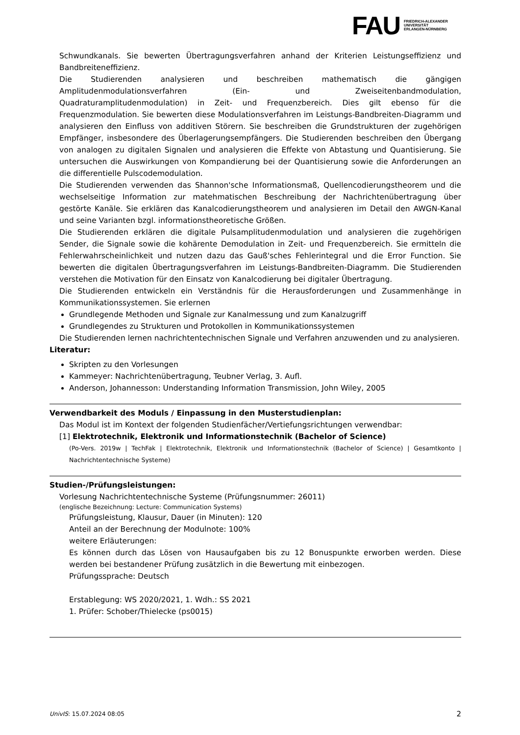FAU
FRIEDRICH-ALEXANDER
UNIVERSITÄT
ERLANGEN-NÜRNBERG
Schwundkanals. Sie bewerten Übertragungsverfahren anhand der Kriterien Leistungseffizienz und Bandbreiteneffizienz.
Die Studierenden analysieren und beschreiben mathematisch die gängigen Amplitudenmodulationsverfahren (Ein- und Zweiseitenbandmodulation, Quadraturamplitudenmodulation) in Zeit- und Frequenzbereich. Dies gilt ebenso für die Frequenzmodulation. Sie bewerten diese Modulationsverfahren im Leistungs-Bandbreiten-Diagramm und analysieren den Einfluss von additiven Störern. Sie beschreiben die Grundstrukturen der zugehörigen Empfänger, insbesondere des Überlagerungsempfängers. Die Studierenden beschreiben den Übergang von analogen zu digitalen Signalen und analysieren die Effekte von Abtastung und Quantisierung. Sie untersuchen die Auswirkungen von Kompandierung bei der Quantisierung sowie die Anforderungen an die differentielle Pulscodemodulation.
Die Studierenden verwenden das Shannon'sche Informationsmaß, Quellencodierungstheorem und die wechselseitige Information zur matehmatischen Beschreibung der Nachrichtenübertragung über gestörte Kanäle. Sie erklären das Kanalcodierungstheorem und analysieren im Detail den AWGN-Kanal und seine Varianten bzgl. informationstheoretische Größen.
Die Studierenden erklären die digitale Pulsamplitudenmodulation und analysieren die zugehörigen Sender, die Signale sowie die kohärente Demodulation in Zeit- und Frequenzbereich. Sie ermitteln die Fehlerwahrscheinlichkeit und nutzen dazu das Gauß'sches Fehlerintegral und die Error Function. Sie bewerten die digitalen Übertragungsverfahren im Leistungs-Bandbreiten-Diagramm. Die Studierenden verstehen die Motivation für den Einsatz von Kanalcodierung bei digitaler Übertragung.
Die Studierenden entwickeln ein Verständnis für die Herausforderungen und Zusammenhänge in Kommunikationssystemen. Sie erlernen
Grundlegende Methoden und Signale zur Kanalmessung und zum Kanalzugriff
Grundlegendes zu Strukturen und Protokollen in Kommunikationssystemen
Die Studierenden lernen nachrichtentechnischen Signale und Verfahren anzuwenden und zu analysieren.
Literatur:
Skripten zu den Vorlesungen
Kammeyer: Nachrichtenübertragung, Teubner Verlag, 3. Aufl.
Anderson, Johannesson: Understanding Information Transmission, John Wiley, 2005
Verwendbarkeit des Moduls / Einpassung in den Musterstudienplan:
Das Modul ist im Kontext der folgenden Studienfächer/Vertiefungsrichtungen verwendbar:
[1] Elektrotechnik, Elektronik und Informationstechnik (Bachelor of Science)
(Po-Vers. 2019w | TechFak | Elektrotechnik, Elektronik und Informationstechnik (Bachelor of Science) | Gesamtkonto | Nachrichtentechnische Systeme)
Studien-/Prüfungsleistungen:
Vorlesung Nachrichtentechnische Systeme (Prüfungsnummer: 26011)
(englische Bezeichnung: Lecture: Communication Systems)
Prüfungsleistung, Klausur, Dauer (in Minuten): 120
Anteil an der Berechnung der Modulnote: 100%
weitere Erläuterungen:
Es können durch das Lösen von Hausaufgaben bis zu 12 Bonuspunkte erworben werden. Diese werden bei bestandener Prüfung zusätzlich in die Bewertung mit einbezogen.
Prüfungssprache: Deutsch
Erstablegung: WS 2020/2021, 1. Wdh.: SS 2021
1. Prüfer: Schober/Thielecke (ps0015)
UnivIS: 15.07.2024 08:05 2